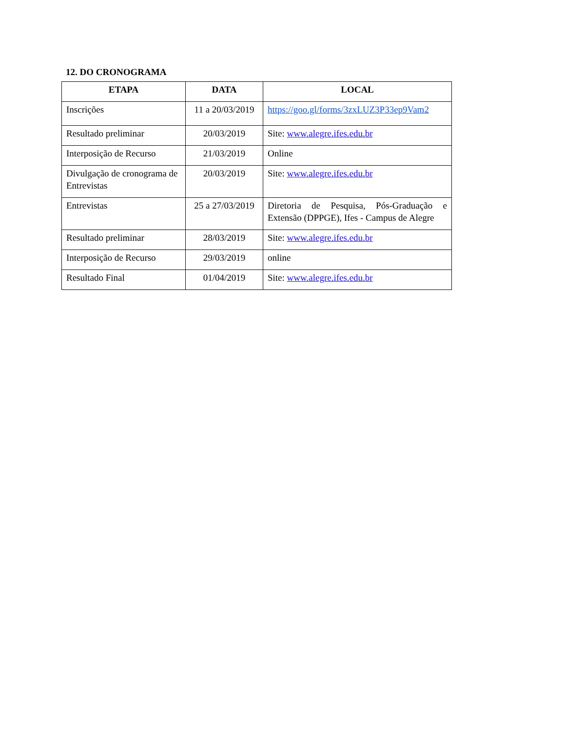12. DO CRONOGRAMA
| ETAPA | DATA | LOCAL |
| --- | --- | --- |
| Inscrições | 11 a 20/03/2019 | https://goo.gl/forms/3zxLUZ3P33ep9Vam2 |
| Resultado preliminar | 20/03/2019 | Site: www.alegre.ifes.edu.br |
| Interposição de Recurso | 21/03/2019 | Online |
| Divulgação de cronograma de Entrevistas | 20/03/2019 | Site: www.alegre.ifes.edu.br |
| Entrevistas | 25 a 27/03/2019 | Diretoria de Pesquisa, Pós-Graduação e Extensão (DPPGE), Ifes - Campus de Alegre |
| Resultado preliminar | 28/03/2019 | Site: www.alegre.ifes.edu.br |
| Interposição de Recurso | 29/03/2019 | online |
| Resultado Final | 01/04/2019 | Site: www.alegre.ifes.edu.br |